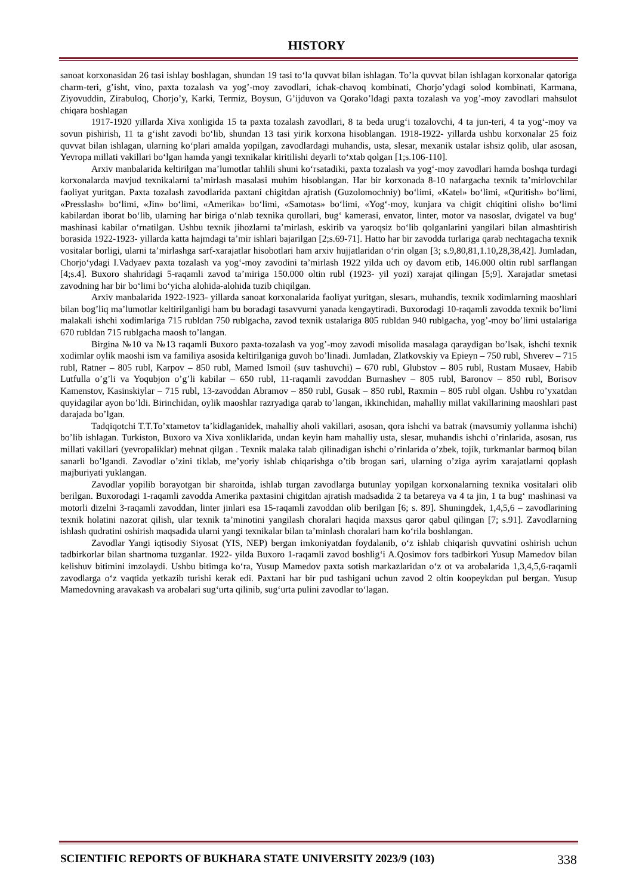HISTORY
sanoat korxonasidan 26 tasi ishlay boshlagan, shundan 19 tasi to‘la quvvat bilan ishlagan. To’la quvvat bilan ishlagan korxonalar qatoriga charm-teri, g’isht, vino, paxta tozalash va yog’-moy zavodlari, ichak-chavoq kombinati, Chorjo’ydagi solod kombinati, Karmana, Ziyovuddin, Zirabuloq, Chorjo’y, Karki, Termiz, Boysun, G’ijduvon va Qorako’ldagi paxta tozalash va yog’-moy zavodlari mahsulot chiqara boshlagan
1917-1920 yillarda Xiva xonligida 15 ta paxta tozalash zavodlari, 8 ta beda urug‘i tozalovchi, 4 ta jun-teri, 4 ta yog‘-moy va sovun pishirish, 11 ta g‘isht zavodi bo‘lib, shundan 13 tasi yirik korxona hisoblangan. 1918-1922- yillarda ushbu korxonalar 25 foiz quvvat bilan ishlagan, ularning ko‘plari amalda yopilgan, zavodlardagi muhandis, usta, slesar, mexanik ustalar ishsiz qolib, ular asosan, Yevropa millati vakillari bo‘lgan hamda yangi texnikalar kiritilishi deyarli to‘xtab qolgan [1;s.106-110].
Arxiv manbalarida keltirilgan ma’lumotlar tahlili shuni ko‘rsatadiki, paxta tozalash va yog‘-moy zavodlari hamda boshqa turdagi korxonalarda mavjud texnikalarni ta’mirlash masalasi muhim hisoblangan. Har bir korxonada 8-10 nafargacha texnik ta’mirlovchilar faoliyat yuritgan. Paxta tozalash zavodlarida paxtani chigitdan ajratish (Guzolomochniy) bo‘limi, «Katel» bo‘limi, «Quritish» bo‘limi, «Presslash» bo‘limi, «Jin» bo‘limi, «Amerika» bo‘limi, «Samotas» bo‘limi, «Yog‘-moy, kunjara va chigit chiqitini olish» bo‘limi kabilardan iborat bo‘lib, ularning har biriga o‘nlab texnika qurollari, bug‘ kamerasi, envator, linter, motor va nasoslar, dvigatel va bug‘ mashinasi kabilar o‘rnatilgan. Ushbu texnik jihozlarni ta’mirlash, eskirib va yaroqsiz bo‘lib qolganlarini yangilari bilan almashtirish borasida 1922-1923- yillarda katta hajmdagi ta’mir ishlari bajarilgan [2;s.69-71]. Hatto har bir zavodda turlariga qarab nechtagacha texnik vositalar borligi, ularni ta’mirlashga sarf-xarajatlar hisobotlari ham arxiv hujjatlaridan o‘rin olgan [3; s.9,80,81,1.10,28,38,42]. Jumladan, Chorjo‘ydagi I.Vadyaev paxta tozalash va yog‘-moy zavodini ta’mirlash 1922 yilda uch oy davom etib, 146.000 oltin rubl sarflangan [4;s.4]. Buxoro shahridagi 5-raqamli zavod ta’miriga 150.000 oltin rubl (1923- yil yozi) xarajat qilingan [5;9]. Xarajatlar smetasi zavodning har bir bo‘limi bo‘yicha alohida-alohida tuzib chiqilgan.
Arxiv manbalarida 1922-1923- yillarda sanoat korxonalarida faoliyat yuritgan, slesarь, muhandis, texnik xodimlarning maoshlari bilan bog’liq ma’lumotlar keltirilganligi ham bu boradagi tasavvurni yanada kengaytiradi. Buxorodagi 10-raqamli zavodda texnik bo’limi malakali ishchi xodimlariga 715 rubldan 750 rublgacha, zavod texnik ustalariga 805 rubldan 940 rublgacha, yog’-moy bo’limi ustalariga 670 rubldan 715 rublgacha maosh to’langan.
Birgina №10 va №13 raqamli Buxoro paxta-tozalash va yog’-moy zavodi misolida masalaga qaraydigan bo’lsak, ishchi texnik xodimlar oylik maoshi ism va familiya asosida keltirilganiga guvoh bo’linadi. Jumladan, Zlatkovskiy va Epieyn – 750 rubl, Shverev – 715 rubl, Ratner – 805 rubl, Karpov – 850 rubl, Mamed Ismoil (suv tashuvchi) – 670 rubl, Glubstov – 805 rubl, Rustam Musaev, Habib Lutfulla o’g’li va Yoqubjon o’g’li kabilar – 650 rubl, 11-raqamli zavoddan Burnashev – 805 rubl, Baronov – 850 rubl, Borisov Kamenstov, Kasinskiylar – 715 rubl, 13-zavoddan Abramov – 850 rubl, Gusak – 850 rubl, Raxmin – 805 rubl olgan. Ushbu ro’yxatdan quyidagilar ayon bo’ldi. Birinchidan, oylik maoshlar razryadiga qarab to’langan, ikkinchidan, mahalliy millat vakillarining maoshlari past darajada bo’lgan.
Tadqiqotchi T.T.To’xtametov ta’kidlaganidek, mahalliy aholi vakillari, asosan, qora ishchi va batrak (mavsumiy yollanma ishchi) bo’lib ishlagan. Turkiston, Buxoro va Xiva xonliklarida, undan keyin ham mahalliy usta, slesar, muhandis ishchi o’rinlarida, asosan, rus millati vakillari (yevropaliklar) mehnat qilgan . Texnik malaka talab qilinadigan ishchi o’rinlarida o’zbek, tojik, turkmanlar barmoq bilan sanarli bo’lgandi. Zavodlar o’zini tiklab, me’yoriy ishlab chiqarishga o’tib brogan sari, ularning o’ziga ayrim xarajatlarni qoplash majburiyati yuklangan.
Zavodlar yopilib borayotgan bir sharoitda, ishlab turgan zavodlarga butunlay yopilgan korxonalarning texnika vositalari olib berilgan. Buxorodagi 1-raqamli zavodda Amerika paxtasini chigitdan ajratish madsadida 2 ta betareya va 4 ta jin, 1 ta bug‘ mashinasi va motorli dizelni 3-raqamli zavoddan, linter jinlari esa 15-raqamli zavoddan olib berilgan [6; s. 89]. Shuningdek, 1,4,5,6 – zavodlarining texnik holatini nazorat qilish, ular texnik ta’minotini yangilash choralari haqida maxsus qaror qabul qilingan [7; s.91]. Zavodlarning ishlash qudratini oshirish maqsadida ularni yangi texnikalar bilan ta’minlash choralari ham ko‘rila boshlangan.
Zavodlar Yangi iqtisodiy Siyosat (YIS, NEP) bergan imkoniyatdan foydalanib, o‘z ishlab chiqarish quvvatini oshirish uchun tadbirkorlar bilan shartnoma tuzganlar. 1922- yilda Buxoro 1-raqamli zavod boshlig‘i A.Qosimov fors tadbirkori Yusup Mamedov bilan kelishuv bitimini imzolaydi. Ushbu bitimga ko‘ra, Yusup Mamedov paxta sotish markazlaridan o‘z ot va arobalarida 1,3,4,5,6-raqamli zavodlarga o‘z vaqtida yetkazib turishi kerak edi. Paxtani har bir pud tashigani uchun zavod 2 oltin koopeykdan pul bergan. Yusup Mamedovning aravakash va arobalari sug‘urta qilinib, sug‘urta pulini zavodlar to‘lagan.
SCIENTIFIC REPORTS OF BUKHARA STATE UNIVERSITY 2023/9 (103) 338